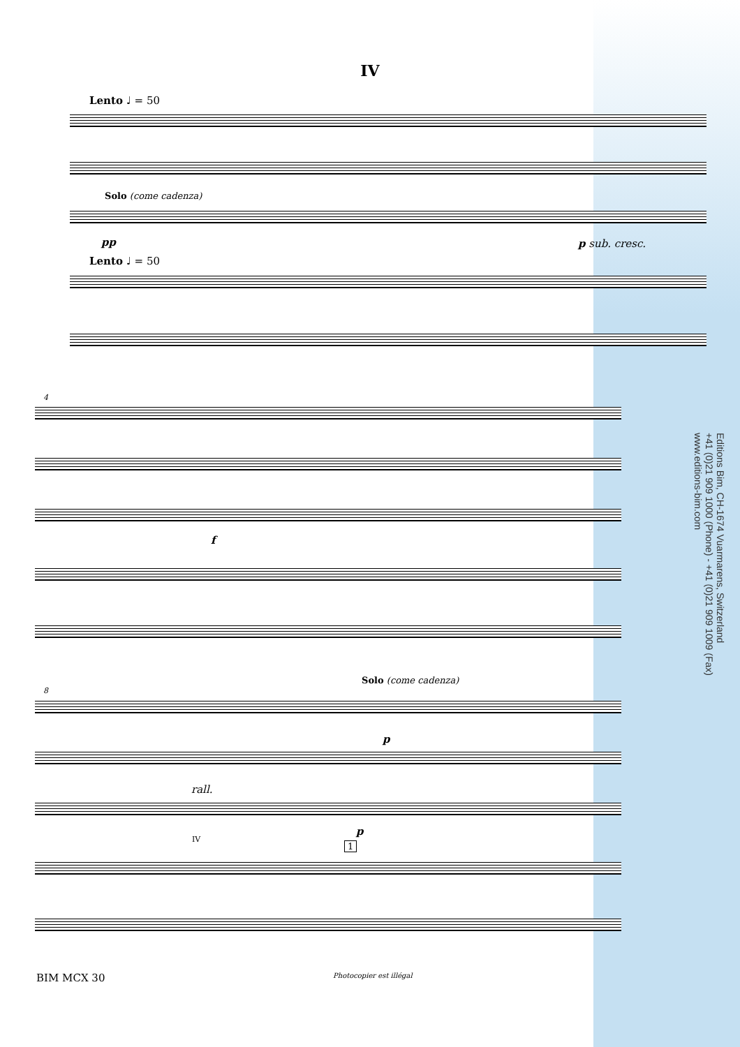IV
Lento ♩ = 50
Solo (come cadenza)
pp p sub. cresc.
Lento ♩ = 50
4
f
8
Solo (come cadenza)
p
rall.
p
IV
1
Editions Bim, CH-1674 Vuarmarens, Switzerland
+41 (0)21 909 1000 (Phone) - +41 (0)21 909 1009 (Fax)
www.editions-bim.com
BIM MCX 30 Photocopier est illégal